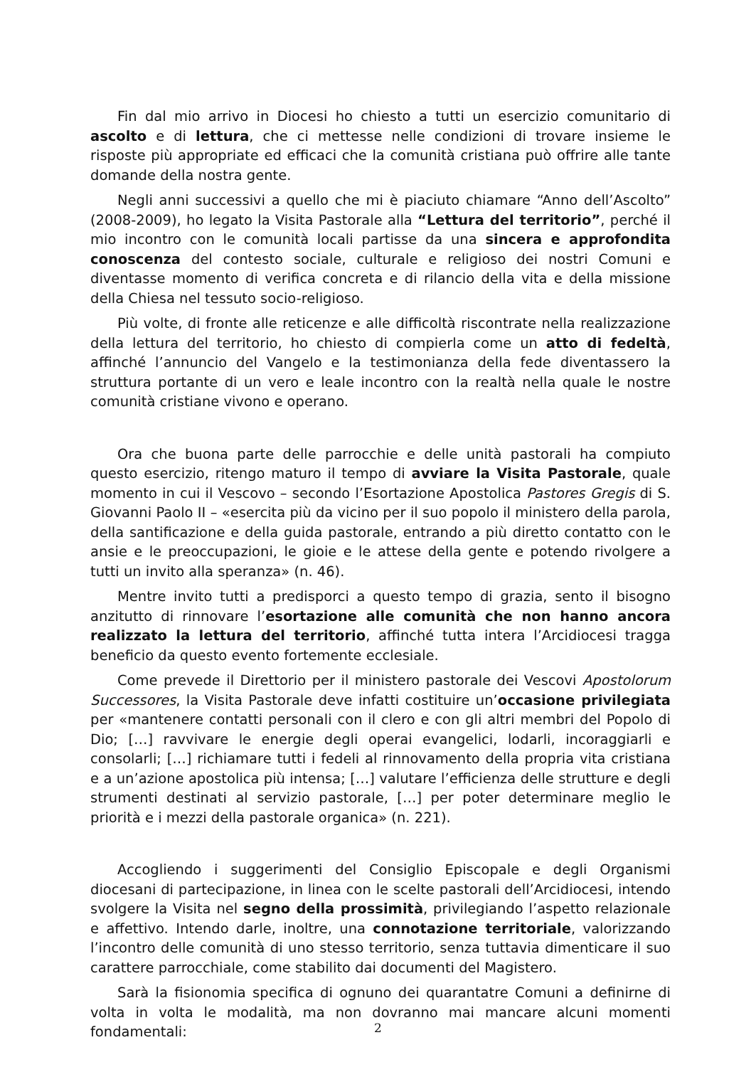Fin dal mio arrivo in Diocesi ho chiesto a tutti un esercizio comunitario di ascolto e di lettura, che ci mettesse nelle condizioni di trovare insieme le risposte più appropriate ed efficaci che la comunità cristiana può offrire alle tante domande della nostra gente.
Negli anni successivi a quello che mi è piaciuto chiamare “Anno dell’Ascolto” (2008-2009), ho legato la Visita Pastorale alla “Lettura del territorio”, perché il mio incontro con le comunità locali partisse da una sincera e approfondita conoscenza del contesto sociale, culturale e religioso dei nostri Comuni e diventasse momento di verifica concreta e di rilancio della vita e della missione della Chiesa nel tessuto socio-religioso.
Più volte, di fronte alle reticenze e alle difficoltà riscontrate nella realizzazione della lettura del territorio, ho chiesto di compierla come un atto di fedeltà, affinché l’annuncio del Vangelo e la testimonianza della fede diventassero la struttura portante di un vero e leale incontro con la realtà nella quale le nostre comunità cristiane vivono e operano.
Ora che buona parte delle parrocchie e delle unità pastorali ha compiuto questo esercizio, ritengo maturo il tempo di avviare la Visita Pastorale, quale momento in cui il Vescovo – secondo l’Esortazione Apostolica Pastores Gregis di S. Giovanni Paolo II – «esercita più da vicino per il suo popolo il ministero della parola, della santificazione e della guida pastorale, entrando a più diretto contatto con le ansie e le preoccupazioni, le gioie e le attese della gente e potendo rivolgere a tutti un invito alla speranza» (n. 46).
Mentre invito tutti a predisporci a questo tempo di grazia, sento il bisogno anzitutto di rinnovare l’esortazione alle comunità che non hanno ancora realizzato la lettura del territorio, affinché tutta intera l’Arcidiocesi tragga beneficio da questo evento fortemente ecclesiale.
Come prevede il Direttorio per il ministero pastorale dei Vescovi Apostolorum Successores, la Visita Pastorale deve infatti costituire un’occasione privilegiata per «mantenere contatti personali con il clero e con gli altri membri del Popolo di Dio; […] ravvivare le energie degli operai evangelici, lodarli, incoraggiarli e consolarli; […] richiamare tutti i fedeli al rinnovamento della propria vita cristiana e a un’azione apostolica più intensa; […] valutare l’efficienza delle strutture e degli strumenti destinati al servizio pastorale, […] per poter determinare meglio le priorità e i mezzi della pastorale organica» (n. 221).
Accogliendo i suggerimenti del Consiglio Episcopale e degli Organismi diocesani di partecipazione, in linea con le scelte pastorali dell’Arcidiocesi, intendo svolgere la Visita nel segno della prossimità, privilegiando l’aspetto relazionale e affettivo. Intendo darle, inoltre, una connotazione territoriale, valorizzando l’incontro delle comunità di uno stesso territorio, senza tuttavia dimenticare il suo carattere parrocchiale, come stabilito dai documenti del Magistero.
Sarà la fisionomia specifica di ognuno dei quarantatre Comuni a definirne di volta in volta le modalità, ma non dovranno mai mancare alcuni momenti fondamentali:
2